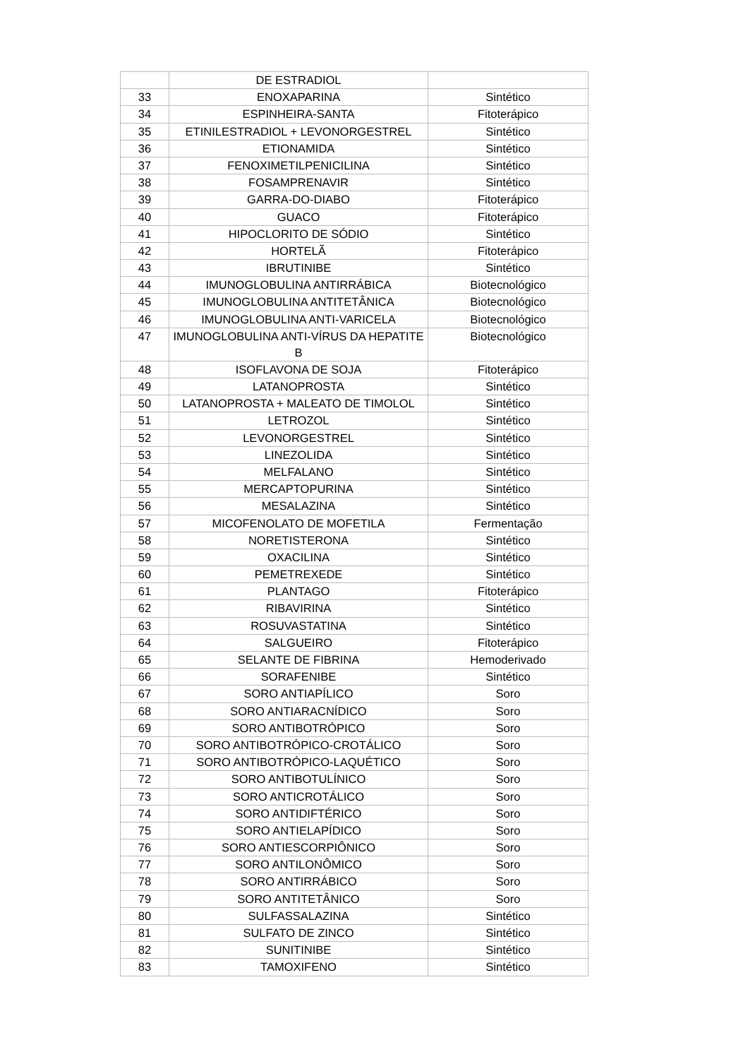| | DE ESTRADIOL | |
| 33 | ENOXAPARINA | Sintético |
| 34 | ESPINHEIRA-SANTA | Fitoterápico |
| 35 | ETINILESTRADIOL + LEVONORGESTREL | Sintético |
| 36 | ETIONAMIDA | Sintético |
| 37 | FENOXIMETILPENICILINA | Sintético |
| 38 | FOSAMPRENAVIR | Sintético |
| 39 | GARRA-DO-DIABO | Fitoterápico |
| 40 | GUACO | Fitoterápico |
| 41 | HIPOCLORITO DE SÓDIO | Sintético |
| 42 | HORTELÃ | Fitoterápico |
| 43 | IBRUTINIBE | Sintético |
| 44 | IMUNOGLOBULINA ANTIRRÁBICA | Biotecnológico |
| 45 | IMUNOGLOBULINA ANTITETÂNICA | Biotecnológico |
| 46 | IMUNOGLOBULINA ANTI-VARICELA | Biotecnológico |
| 47 | IMUNOGLOBULINA ANTI-VÍRUS DA HEPATITE B | Biotecnológico |
| 48 | ISOFLAVONA DE SOJA | Fitoterápico |
| 49 | LATANOPROSTA | Sintético |
| 50 | LATANOPROSTA + MALEATO DE TIMOLOL | Sintético |
| 51 | LETROZOL | Sintético |
| 52 | LEVONORGESTREL | Sintético |
| 53 | LINEZOLIDA | Sintético |
| 54 | MELFALANO | Sintético |
| 55 | MERCAPTOPURINA | Sintético |
| 56 | MESALAZINA | Sintético |
| 57 | MICOFENOLATO DE MOFETILA | Fermentação |
| 58 | NORETISTERONA | Sintético |
| 59 | OXACILINA | Sintético |
| 60 | PEMETREXEDE | Sintético |
| 61 | PLANTAGO | Fitoterápico |
| 62 | RIBAVIRINA | Sintético |
| 63 | ROSUVASTATINA | Sintético |
| 64 | SALGUEIRO | Fitoterápico |
| 65 | SELANTE DE FIBRINA | Hemoderivado |
| 66 | SORAFENIBE | Sintético |
| 67 | SORO ANTIAPÍLICO | Soro |
| 68 | SORO ANTIARACNÍDICO | Soro |
| 69 | SORO ANTIBOTRÓPICO | Soro |
| 70 | SORO ANTIBOTRÓPICO-CROTÁLICO | Soro |
| 71 | SORO ANTIBOTRÓPICO-LAQUÉTICO | Soro |
| 72 | SORO ANTIBOTULÍNICO | Soro |
| 73 | SORO ANTICROTÁLICO | Soro |
| 74 | SORO ANTIDIFTÉRICO | Soro |
| 75 | SORO ANTIELAPÍDICO | Soro |
| 76 | SORO ANTIESCORPIÔNICO | Soro |
| 77 | SORO ANTILONÔMICO | Soro |
| 78 | SORO ANTIRRÁBICO | Soro |
| 79 | SORO ANTITETÂNICO | Soro |
| 80 | SULFASSALAZINA | Sintético |
| 81 | SULFATO DE ZINCO | Sintético |
| 82 | SUNITINIBE | Sintético |
| 83 | TAMOXIFENO | Sintético |